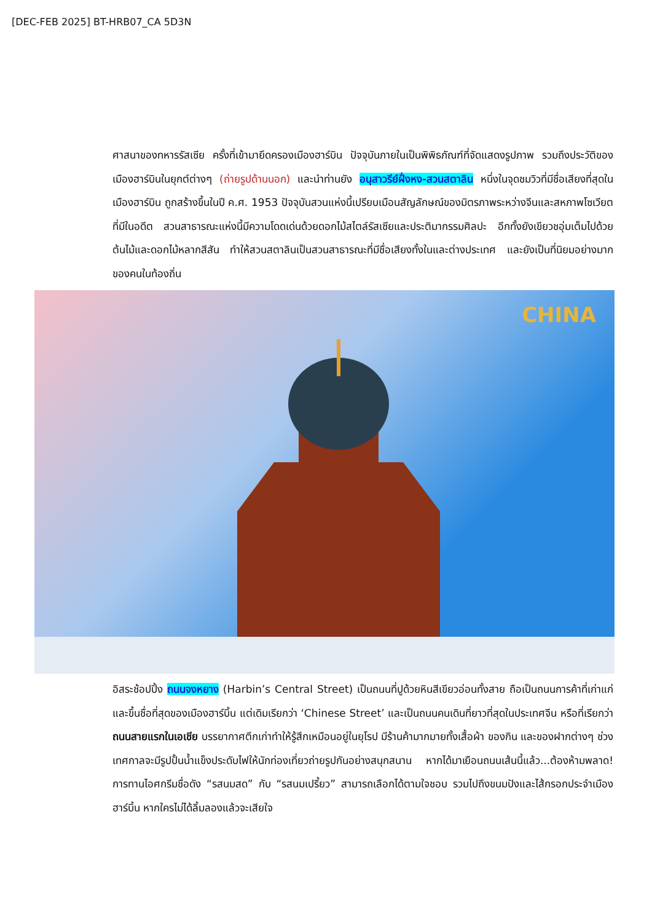[DEC-FEB 2025] BT-HRB07_CA 5D3N
ศาสนาของทหารรัสเซีย ครั้งที่เข้ามายึดครองเมืองฮาร์บิน ปัจจุบันภายในเป็นพิพิธภัณฑ์ที่จัดแสดงรูปภาพ รวมถึงประวัติของเมืองฮาร์บินในยุกต์ต่างๆ (ถ่ายรูปด้านนอก) และนำท่านยัง อนุสาวรีย์ฝั่งหง-สวนสตาลิน หนึ่งในจุดชมวิวที่มีชื่อเสียงที่สุดในเมืองฮาร์บิน ถูกสร้างขึ้นในปี ค.ศ. 1953 ปัจจุบันสวนแห่งนี้เปรียบเมือนสัญลักษณ์ของมิตรภาพระหว่างจีนและสหภาพโซเวียตที่มีในอดีต สวนสาธารณะแห่งนี้มีความโดดเด่นด้วยดอกไม้สไตล์รัสเซียและประติมากรรมศิลปะ อีกทั้งยังเขียวชอุ่มเต็มไปด้วยต้นไม้และดอกไม้หลากสีสัน ทำให้สวนสตาลินเป็นสวนสาธารณะที่มีชื่อเสียงทั้งในและต่างประเทศ และยังเป็นที่นิยมอย่างมากของคนในท้องถิ่น
CHINA
อิสระช้อปปิ้ง ถนนจงหยาง (Harbin’s Central Street) เป็นถนนที่ปูด้วยหินสีเขียวอ่อนทั้งสาย ถือเป็นถนนการค้าที่เก่าแก่และขึ้นชื่อที่สุดของเมืองฮาร์บิ้น แต่เดิมเรียกว่า ‘Chinese Street’ และเป็นถนนคนเดินที่ยาวที่สุดในประเทศจีน หรือที่เรียกว่า ถนนสายแรกในเอเชีย บรรยากาศตึกเก่าทำให้รู้สึกเหมือนอยู่ในยุโรป มีร้านค้ามากมายทั้งเสื้อผ้า ของกิน และของฝากต่างๆ ช่วงเทศกาลจะมีรูปปั้นน้ำแข็งประดับไฟให้นักท่องเที่ยวถ่ายรูปกันอย่างสนุกสนาน หากได้มาเยือนถนนเส้นนี้แล้ว...ต้องห้ามพลาด! การทานไอศกรีมชื่อดัง “รสนมสด” กับ “รสนมเปรี้ยว” สามารถเลือกได้ตามใจชอบ รวมไปถึงขนมปังและไส้กรอกประจำเมืองฮาร์บิ้น หากใครไม่ได้ลิ้มลองแล้วจะเสียใจ